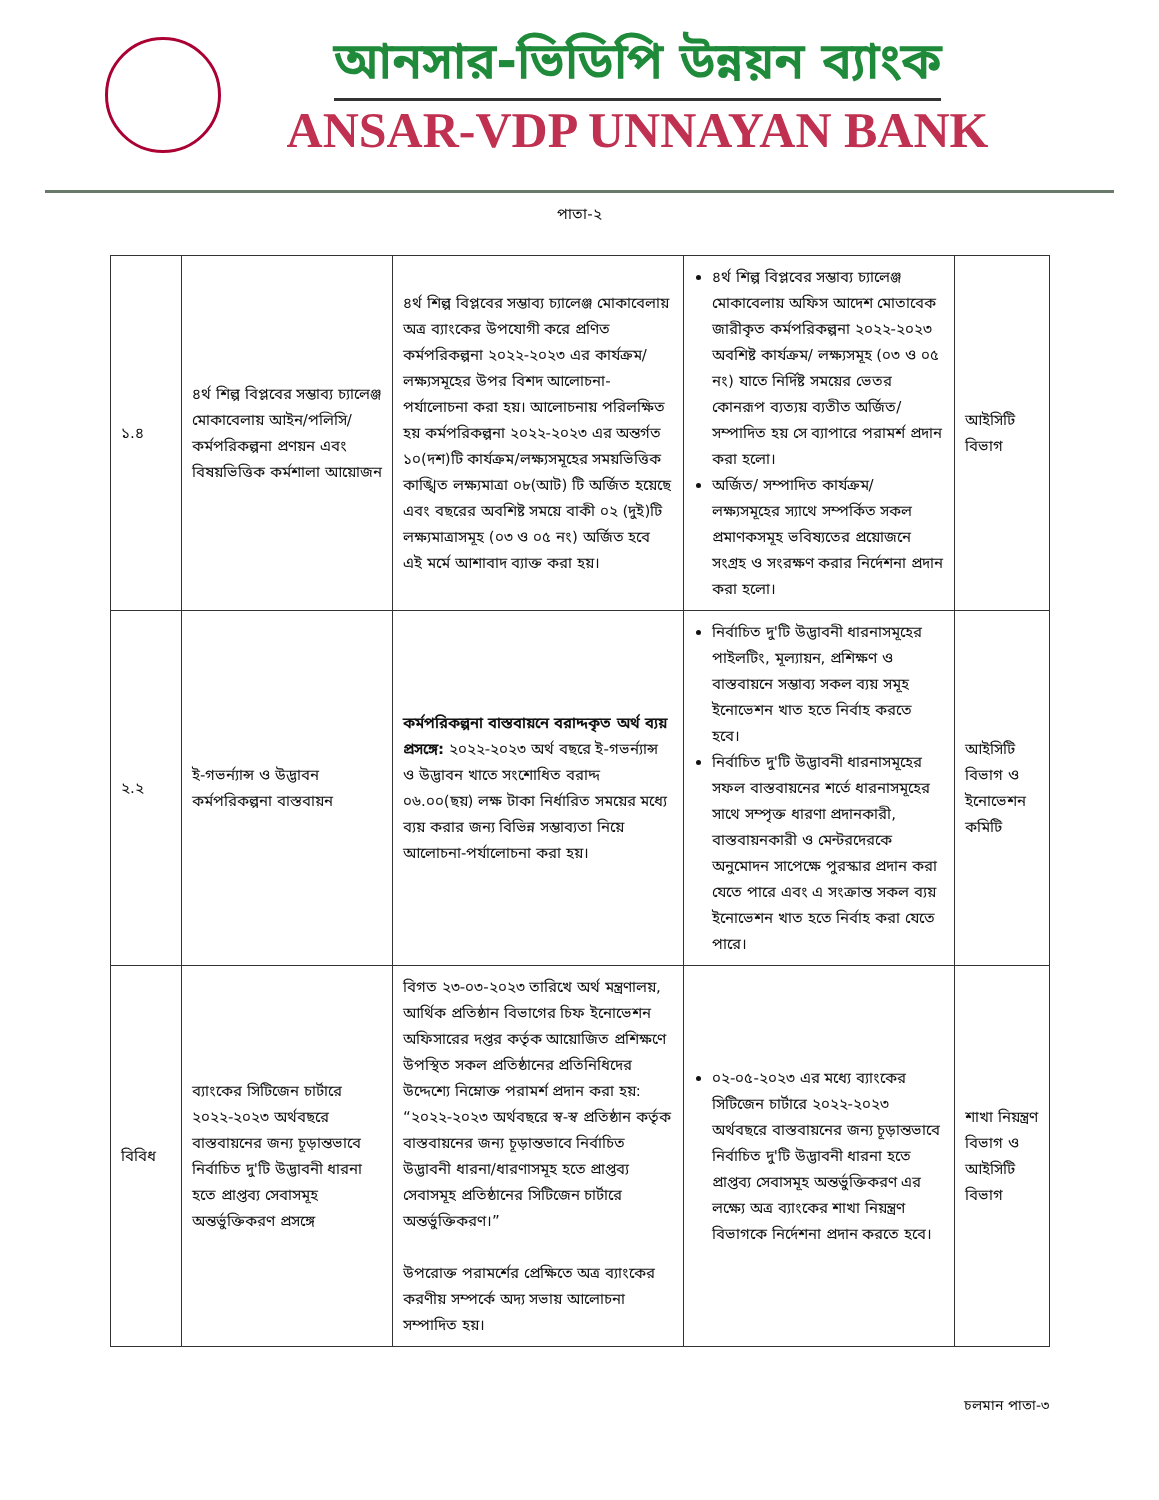আনসার-ভিডিপি উন্নয়ন ব্যাংক
ANSAR-VDP UNNAYAN BANK
পাতা-২
| ১.৪ | ৪র্থ শিল্প বিপ্লবের সম্ভাব্য চ্যালেঞ্জ মোকাবেলায় আইন/পলিসি/কর্মপরিকল্পনা প্রণয়ন এবং বিষয়ভিত্তিক কর্মশালা আয়োজন | ৪র্থ শিল্প বিপ্লবের সম্ভাব্য চ্যালেঞ্জ মোকাবেলায় অত্র ব্যাংকের উপযোগী করে প্রণিত কর্মপরিকল্পনা ২০২২-২০২৩ এর কার্যক্রম/লক্ষ্যসমূহের উপর বিশদ আলোচনা-পর্যালোচনা করা হয়। আলোচনায় পরিলক্ষিত হয় কর্মপরিকল্পনা ২০২২-২০২৩ এর অন্তর্গত ১০(দশ)টি কার্যক্রম/লক্ষ্যসমূহের সময়ভিত্তিক কাঙ্খিত লক্ষ্যমাত্রা ০৮(আট) টি অর্জিত হয়েছে এবং বছরের অবশিষ্ট সময়ে বাকী ০২ (দুই)টি লক্ষ্যমাত্রাসমূহ (০৩ ও ০৫ নং) অর্জিত হবে এই মর্মে আশাবাদ ব্যাক্ত করা হয়। | ৪র্থ শিল্প বিপ্লবের সম্ভাব্য চ্যালেঞ্জ মোকাবেলায় অফিস আদেশ মোতাবেক জারীকৃত কর্মপরিকল্পনা ২০২২-২০২৩ অবশিষ্ট কার্যক্রম/ লক্ষ্যসমূহ (০৩ ও ০৫ নং) যাতে নির্দিষ্ট সময়ের ভেতর কোনরূপ ব্যত্যয় ব্যতীত অর্জিত/সম্পাদিত হয় সে ব্যাপারে পরামর্শ প্রদান করা হলো। অর্জিত/ সম্পাদিত কার্যক্রম/ লক্ষ্যসমূহের স্যাথে সম্পর্কিত সকল প্রমাণকসমূহ ভবিষ্যতের প্রয়োজনে সংগ্রহ ও সংরক্ষণ করার নির্দেশনা প্রদান করা হলো। | আইসিটি বিভাগ |
| ২.২ | ই-গভর্ন্যান্স ও উদ্ভাবন কর্মপরিকল্পনা বাস্তবায়ন | কর্মপরিকল্পনা বাস্তবায়নে বরাদ্দকৃত অর্থ ব্যয় প্রসঙ্গে: ২০২২-২০২৩ অর্থ বছরে ই-গভর্ন্যান্স ও উদ্ভাবন খাতে সংশোধিত বরাদ্দ ০৬.০০(ছয়) লক্ষ টাকা নির্ধারিত সময়ের মধ্যে ব্যয় করার জন্য বিভিন্ন সম্ভাব্যতা নিয়ে আলোচনা-পর্যালোচনা করা হয়। | নির্বাচিত দু'টি উদ্ভাবনী ধারনাসমূহের পাইলটিং, মূল্যায়ন, প্রশিক্ষণ ও বাস্তবায়নে সম্ভাব্য সকল ব্যয় সমূহ ইনোভেশন খাত হতে নির্বাহ করতে হবে। নির্বাচিত দু'টি উদ্ভাবনী ধারনাসমূহের সফল বাস্তবায়নের শর্তে ধারনাসমূহের সাথে সম্পৃক্ত ধারণা প্রদানকারী, বাস্তবায়নকারী ও মেন্টরদেরকে অনুমোদন সাপেক্ষে পুরস্কার প্রদান করা যেতে পারে এবং এ সংক্রান্ত সকল ব্যয় ইনোভেশন খাত হতে নির্বাহ করা যেতে পারে। | আইসিটি বিভাগ ও ইনোভেশন কমিটি |
| বিবিধ | ব্যাংকের সিটিজেন চার্টারে ২০২২-২০২৩ অর্থবছরে বাস্তবায়নের জন্য চূড়ান্তভাবে নির্বাচিত দু'টি উদ্ভাবনী ধারনা হতে প্রাপ্তব্য সেবাসমূহ অন্তর্ভুক্তিকরণ প্রসঙ্গে | বিগত ২৩-০৩-২০২৩ তারিখে অর্থ মন্ত্রণালয়, আর্থিক প্রতিষ্ঠান বিভাগের চিফ ইনোভেশন অফিসারের দপ্তর কর্তৃক আয়োজিত প্রশিক্ষণে উপস্থিত সকল প্রতিষ্ঠানের প্রতিনিধিদের উদ্দেশ্যে নিম্নোক্ত পরামর্শ প্রদান করা হয়: “২০২২-২০২৩ অর্থবছরে স্ব-স্ব প্রতিষ্ঠান কর্তৃক বাস্তবায়নের জন্য চূড়ান্তভাবে নির্বাচিত উদ্ভাবনী ধারনা/ধারণাসমূহ হতে প্রাপ্তব্য সেবাসমূহ প্রতিষ্ঠানের সিটিজেন চার্টারে অন্তর্ভুক্তিকরণ।” উপরোক্ত পরামর্শের প্রেক্ষিতে অত্র ব্যাংকের করণীয় সম্পর্কে অদ্য সভায় আলোচনা সম্পাদিত হয়। | ০২-০৫-২০২৩ এর মধ্যে ব্যাংকের সিটিজেন চার্টারে ২০২২-২০২৩ অর্থবছরে বাস্তবায়নের জন্য চূড়ান্তভাবে নির্বাচিত দু'টি উদ্ভাবনী ধারনা হতে প্রাপ্তব্য সেবাসমূহ অন্তর্ভুক্তিকরণ এর লক্ষ্যে অত্র ব্যাংকের শাখা নিয়ন্ত্রণ বিভাগকে নির্দেশনা প্রদান করতে হবে। | শাখা নিয়ন্ত্রণ বিভাগ ও আইসিটি বিভাগ |
চলমান পাতা-৩